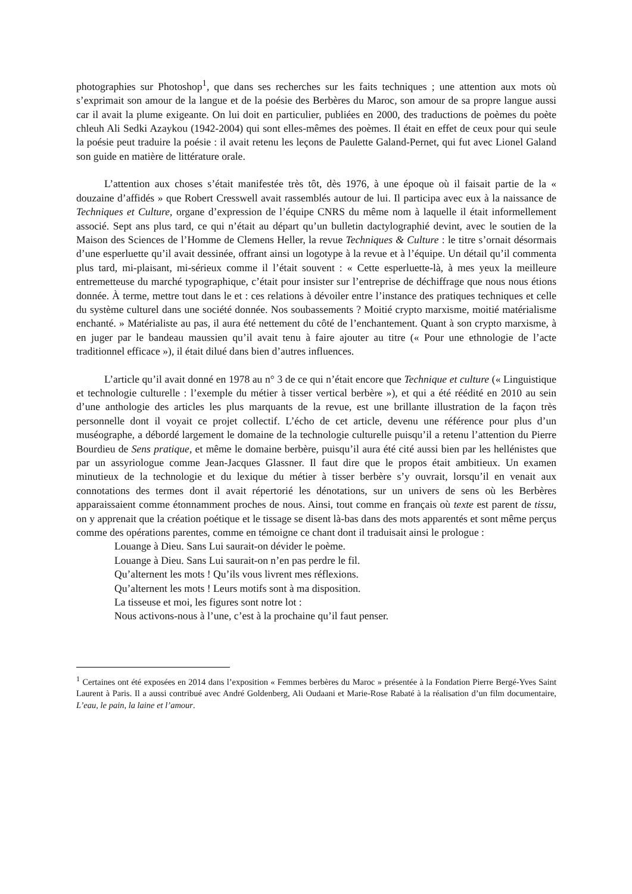photographies sur Photoshop<sup>1</sup>, que dans ses recherches sur les faits techniques ; une attention aux mots où s’exprimait son amour de la langue et de la poésie des Berbères du Maroc, son amour de sa propre langue aussi car il avait la plume exigeante. On lui doit en particulier, publiées en 2000, des traductions de poèmes du poète chleuh Ali Sedki Azaykou (1942-2004) qui sont elles-mêmes des poèmes. Il était en effet de ceux pour qui seule la poésie peut traduire la poésie : il avait retenu les leçons de Paulette Galand-Pernet, qui fut avec Lionel Galand son guide en matière de littérature orale.
L’attention aux choses s’était manifestée très tôt, dès 1976, à une époque où il faisait partie de la « douzaine d’affidés » que Robert Cresswell avait rassemblés autour de lui. Il participa avec eux à la naissance de Techniques et Culture, organe d’expression de l’équipe CNRS du même nom à laquelle il était informellement associé. Sept ans plus tard, ce qui n’était au départ qu’un bulletin dactylographié devint, avec le soutien de la Maison des Sciences de l’Homme de Clemens Heller, la revue Techniques & Culture : le titre s’ornait désormais d’une esperluette qu’il avait dessinée, offrant ainsi un logotype à la revue et à l’équipe. Un détail qu’il commenta plus tard, mi-plaisant, mi-sérieux comme il l’était souvent : « Cette esperluette-là, à mes yeux la meilleure entremetteuse du marché typographique, c’était pour insister sur l’entreprise de déchiffrage que nous nous étions donnée. À terme, mettre tout dans le et : ces relations à dévoiler entre l’instance des pratiques techniques et celle du système culturel dans une société donnée. Nos soubassements ? Moitié crypto marxisme, moitié matérialisme enchanté. » Matérialiste au pas, il aura été nettement du côté de l’enchantement. Quant à son crypto marxisme, à en juger par le bandeau maussien qu’il avait tenu à faire ajouter au titre (« Pour une ethnologie de l’acte traditionnel efficace »), il était dilué dans bien d’autres influences.
L’article qu’il avait donné en 1978 au n° 3 de ce qui n’était encore que Technique et culture (« Linguistique et technologie culturelle : l’exemple du métier à tisser vertical berbère »), et qui a été réédité en 2010 au sein d’une anthologie des articles les plus marquants de la revue, est une brillante illustration de la façon très personnelle dont il voyait ce projet collectif. L’écho de cet article, devenu une référence pour plus d’un muséographe, a débordé largement le domaine de la technologie culturelle puisqu’il a retenu l’attention du Pierre Bourdieu de Sens pratique, et même le domaine berbère, puisqu’il aura été cité aussi bien par les hellénistes que par un assyriologue comme Jean-Jacques Glassner. Il faut dire que le propos était ambitieux. Un examen minutieux de la technologie et du lexique du métier à tisser berbère s’y ouvrait, lorsqu’il en venait aux connotations des termes dont il avait répertorié les dénotations, sur un univers de sens où les Berbères apparaissaient comme étonnamment proches de nous. Ainsi, tout comme en français où texte est parent de tissu, on y apprenait que la création poétique et le tissage se disent là-bas dans des mots apparentés et sont même perçus comme des opérations parentes, comme en témoigne ce chant dont il traduisait ainsi le prologue :
Louange à Dieu. Sans Lui saurait-on dévider le poème.
Louange à Dieu. Sans Lui saurait-on n’en pas perdre le fil.
Qu’alternent les mots ! Qu’ils vous livrent mes réflexions.
Qu’alternent les mots ! Leurs motifs sont à ma disposition.
La tisseuse et moi, les figures sont notre lot :
Nous activons-nous à l’une, c’est à la prochaine qu’il faut penser.
<sup>1</sup> Certaines ont été exposées en 2014 dans l’exposition « Femmes berbères du Maroc » présentée à la Fondation Pierre Bergé-Yves Saint Laurent à Paris. Il a aussi contribué avec André Goldenberg, Ali Oudaani et Marie-Rose Rabaté à la réalisation d’un film documentaire, L’eau, le pain, la laine et l’amour.